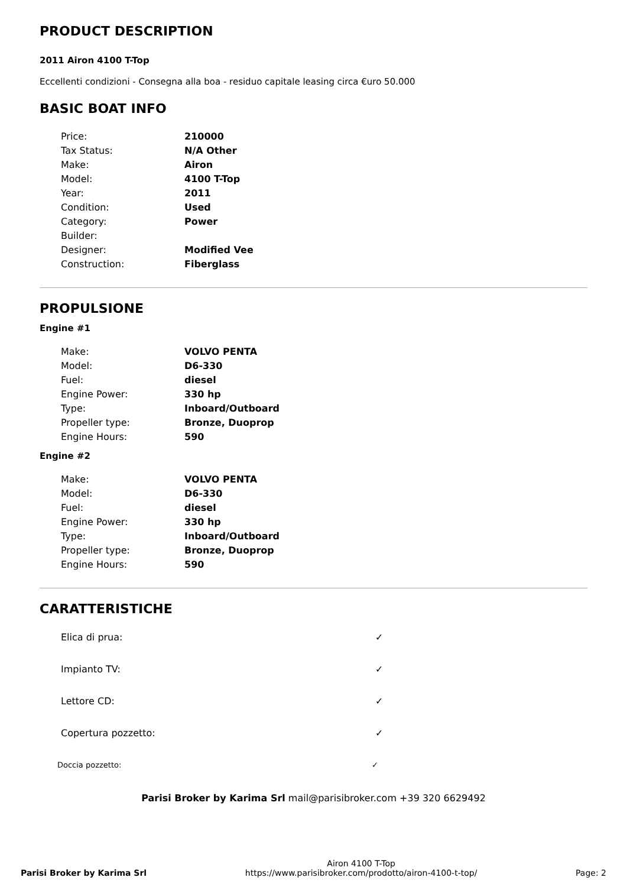PRODUCT DESCRIPTION
2011 Airon 4100 T-Top
Eccellenti condizioni - Consegna alla boa - residuo capitale leasing circa €uro 50.000
BASIC BOAT INFO
| Price: | 210000 |
| Tax Status: | N/A Other |
| Make: | Airon |
| Model: | 4100 T-Top |
| Year: | 2011 |
| Condition: | Used |
| Category: | Power |
| Builder: | |
| Designer: | Modified Vee |
| Construction: | Fiberglass |
PROPULSIONE
Engine #1
| Make: | VOLVO PENTA |
| Model: | D6-330 |
| Fuel: | diesel |
| Engine Power: | 330 hp |
| Type: | Inboard/Outboard |
| Propeller type: | Bronze, Duoprop |
| Engine Hours: | 590 |
Engine #2
| Make: | VOLVO PENTA |
| Model: | D6-330 |
| Fuel: | diesel |
| Engine Power: | 330 hp |
| Type: | Inboard/Outboard |
| Propeller type: | Bronze, Duoprop |
| Engine Hours: | 590 |
CARATTERISTICHE
| Elica di prua: | ✓ |
| Impianto TV: | ✓ |
| Lettore CD: | ✓ |
| Copertura pozzetto: | ✓ |
| Doccia pozzetto: | ✓ |
Parisi Broker by Karima Srl mail@parisibroker.com +39 320 6629492
Parisi Broker by Karima Srl
Airon 4100 T-Top
https://www.parisibroker.com/prodotto/airon-4100-t-top/
Page: 2